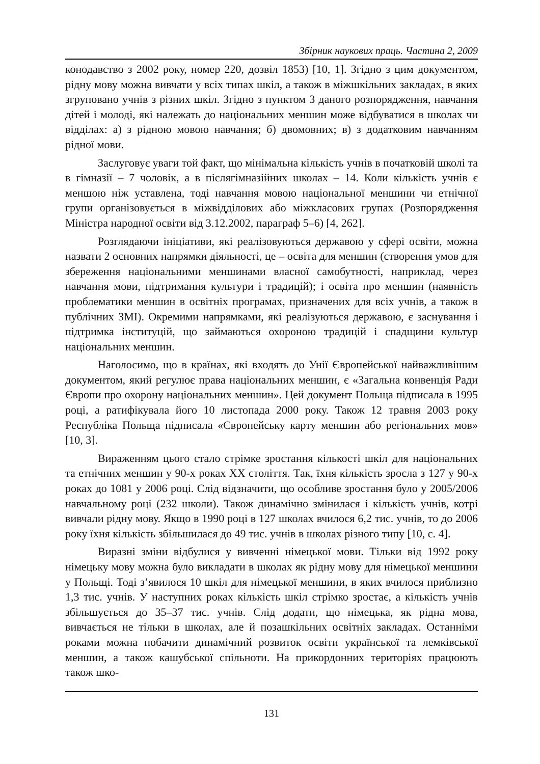Збірник наукових праць. Частина 2, 2009
конодавство з 2002 року, номер 220, дозвіл 1853) [10, 1]. Згідно з цим документом, рідну мову можна вивчати у всіх типах шкіл, а також в міжшкільних закладах, в яких згруповано учнів з різних шкіл. Згідно з пунктом 3 даного розпорядження, навчання дітей і молоді, які належать до національних меншин може відбуватися в школах чи відділах: а) з рідною мовою навчання; б) двомовних; в) з додатковим навчанням рідної мови.
Заслуговує уваги той факт, що мінімальна кількість учнів в початковій школі та в гімназії – 7 чоловік, а в післягімназійних школах – 14. Коли кількість учнів є меншою ніж уставлена, тоді навчання мовою національної меншини чи етнічної групи організовується в міжвідділових або міжкласових групах (Розпорядження Міністра народної освіти від 3.12.2002, параграф 5–6) [4, 262].
Розглядаючи ініціативи, які реалізовуються державою у сфері освіти, можна назвати 2 основних напрямки діяльності, це – освіта для меншин (створення умов для збереження національними меншинами власної самобутності, наприклад, через навчання мови, підтримання культури і традицій); і освіта про меншин (наявність проблематики меншин в освітніх програмах, призначених для всіх учнів, а також в публічних ЗМІ). Окремими напрямками, які реалізуються державою, є заснування і підтримка інституцій, що займаються охороною традицій і спадщини культур національних меншин.
Наголосимо, що в країнах, які входять до Унії Європейської найважливішим документом, який регулює права національних меншин, є «Загальна конвенція Ради Європи про охорону національних меншин». Цей документ Польща підписала в 1995 році, а ратифікувала його 10 листопада 2000 року. Також 12 травня 2003 року Республіка Польща підписала «Європейську карту меншин або регіональних мов» [10, 3].
Вираженням цього стало стрімке зростання кількості шкіл для національних та етнічних меншин у 90-х роках ХХ століття. Так, їхня кількість зросла з 127 у 90-х роках до 1081 у 2006 році. Слід відзначити, що особливе зростання було у 2005/2006 навчальному році (232 школи). Також динамічно змінилася і кількість учнів, котрі вивчали рідну мову. Якщо в 1990 році в 127 школах вчилося 6,2 тис. учнів, то до 2006 року їхня кількість збільшилася до 49 тис. учнів в школах різного типу [10, с. 4].
Виразні зміни відбулися у вивченні німецької мови. Тільки від 1992 року німецьку мову можна було викладати в школах як рідну мову для німецької меншини у Польщі. Тоді з’явилося 10 шкіл для німецької меншини, в яких вчилося приблизно 1,3 тис. учнів. У наступних роках кількість шкіл стрімко зростає, а кількість учнів збільшується до 35–37 тис. учнів. Слід додати, що німецька, як рідна мова, вивчається не тільки в школах, але й позашкільних освітніх закладах. Останніми роками можна побачити динамічний розвиток освіти української та лемківської меншин, а також кашубської спільноти. На прикордонних територіях працюють також шко-
131